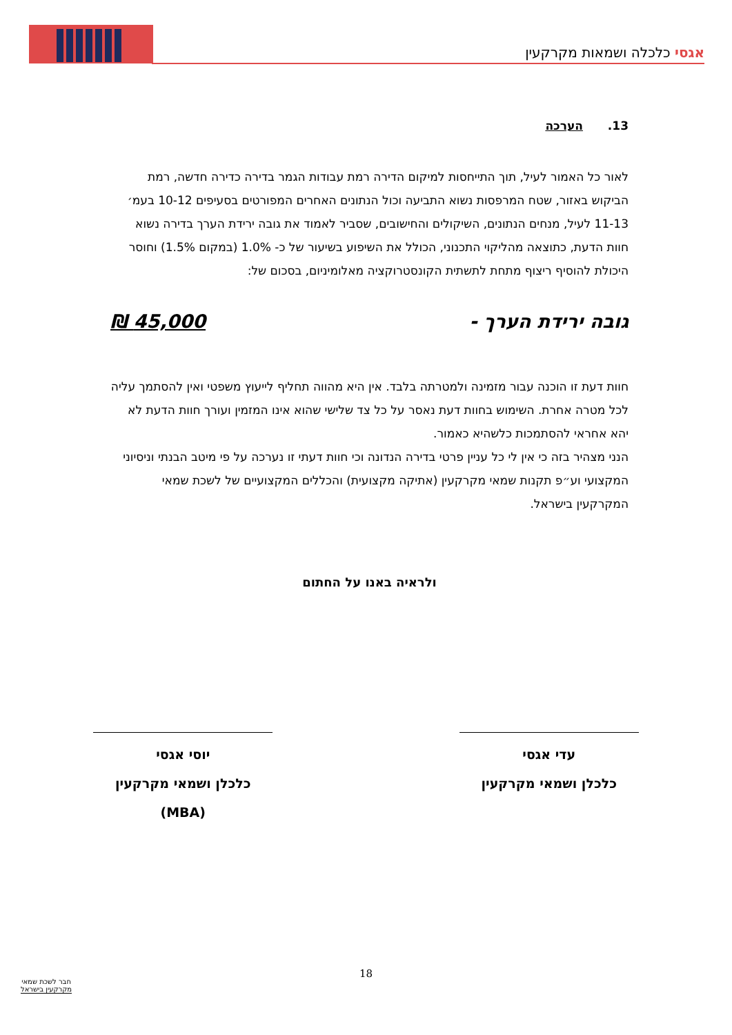אגסי כלכלה ושמאות מקרקעין
13. הערכה
לאור כל האמור לעיל, תוך התייחסות למיקום הדירה רמת עבודות הגמר בדירה כדירה חדשה, רמת הביקוש באזור, שטח המרפסות נשוא התביעה וכול הנתונים האחרים המפורטים בסעיפים 10-12 בעמ׳ 11-13 לעיל, מנחים הנתונים, השיקולים והחישובים, שסביר לאמוד את גובה ירידת הערך בדירה נשוא חוות הדעת, כתוצאה מהליקוי התכנוני, הכולל את השיפוע בשיעור של כ- 1.0% (במקום 1.5%) וחוסר היכולת להוסיף ריצוף מתחת לתשתית הקונסטרוקציה מאלומיניום, בסכום של:
גובה ירידת הערך - 45,000 ₪
חוות דעת זו הוכנה עבור מזמינה ולמטרתה בלבד. אין היא מהווה תחליף לייעוץ משפטי ואין להסתמך עליה לכל מטרה אחרת. השימוש בחוות דעת נאסר על כל צד שלישי שהוא אינו המזמין ועורך חוות הדעת לא יהא אחראי להסתמכות כלשהיא כאמור.
הנני מצהיר בזה כי אין לי כל עניין פרטי בדירה הנדונה וכי חוות דעתי זו נערכה על פי מיטב הבנתי וניסיוני המקצועי וע״פ תקנות שמאי מקרקעין (אתיקה מקצועית) והכללים המקצועיים של לשכת שמאי המקרקעין בישראל.
ולראיה באנו על החתום
עדי אגסי
כלכלן ושמאי מקרקעין
יוסי אגסי
כלכלן ושמאי מקרקעין (MBA)
18
חבר לשכת שמאי
מקרקעין בישראל